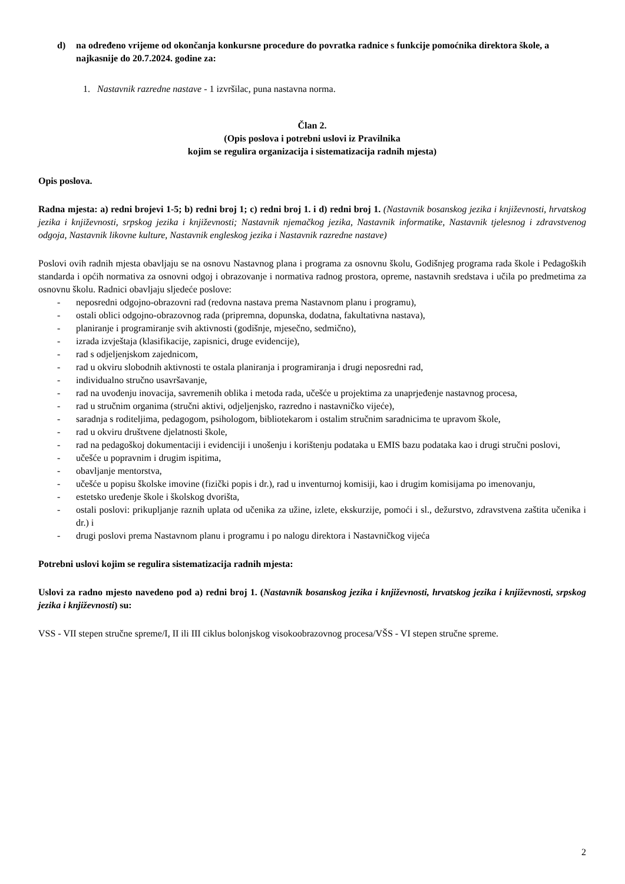d) na određeno vrijeme od okončanja konkursne procedure do povratka radnice s funkcije pomoćnika direktora škole, a najkasnije do 20.7.2024. godine za:
1. Nastavnik razredne nastave - 1 izvršilac, puna nastavna norma.
Član 2.
(Opis poslova i potrebni uslovi iz Pravilnika
kojim se regulira organizacija i sistematizacija radnih mjesta)
Opis poslova.
Radna mjesta: a) redni brojevi 1-5; b) redni broj 1; c) redni broj 1. i d) redni broj 1. (Nastavnik bosanskog jezika i književnosti, hrvatskog jezika i književnosti, srpskog jezika i književnosti; Nastavnik njemačkog jezika, Nastavnik informatike, Nastavnik tjelesnog i zdravstvenog odgoja, Nastavnik likovne kulture, Nastavnik engleskog jezika i Nastavnik razredne nastave)
Poslovi ovih radnih mjesta obavljaju se na osnovu Nastavnog plana i programa za osnovnu školu, Godišnjeg programa rada škole i Pedagoških standarda i općih normativa za osnovni odgoj i obrazovanje i normativa radnog prostora, opreme, nastavnih sredstava i učila po predmetima za osnovnu školu. Radnici obavljaju sljedeće poslove:
- neposredni odgojno-obrazovni rad (redovna nastava prema Nastavnom planu i programu),
- ostali oblici odgojno-obrazovnog rada (pripremna, dopunska, dodatna, fakultativna nastava),
- planiranje i programiranje svih aktivnosti (godišnje, mjesečno, sedmično),
- izrada izvještaja (klasifikacije, zapisnici, druge evidencije),
- rad s odjeljenjskom zajednicom,
- rad u okviru slobodnih aktivnosti te ostala planiranja i programiranja i drugi neposredni rad,
- individualno stručno usavršavanje,
- rad na uvođenju inovacija, savremenih oblika i metoda rada, učešće u projektima za unaprjeđenje nastavnog procesa,
- rad u stručnim organima (stručni aktivi, odjeljenjsko, razredno i nastavničko vijeće),
- saradnja s roditeljima, pedagogom, psihologom, bibliotekarom i ostalim stručnim saradnicima te upravom škole,
- rad u okviru društvene djelatnosti škole,
- rad na pedagoškoj dokumentaciji i evidenciji i unošenju i korištenju podataka u EMIS bazu podataka kao i drugi stručni poslovi,
- učešće u popravnim i drugim ispitima,
- obavljanje mentorstva,
- učešće u popisu školske imovine (fizički popis i dr.), rad u inventurnoj komisiji, kao i drugim komisijama po imenovanju,
- estetsko uređenje škole i školskog dvorišta,
- ostali poslovi: prikupljanje raznih uplata od učenika za užine, izlete, ekskurzije, pomoći i sl., dežurstvo, zdravstvena zaštita učenika i dr.) i
- drugi poslovi prema Nastavnom planu i programu i po nalogu direktora i Nastavničkog vijeća
Potrebni uslovi kojim se regulira sistematizacija radnih mjesta:
Uslovi za radno mjesto navedeno pod a) redni broj 1. (Nastavnik bosanskog jezika i književnosti, hrvatskog jezika i književnosti, srpskog jezika i književnosti) su:
VSS - VII stepen stručne spreme/I, II ili III ciklus bolonjskog visokoobrazovnog procesa/VŠS - VI stepen stručne spreme.
2